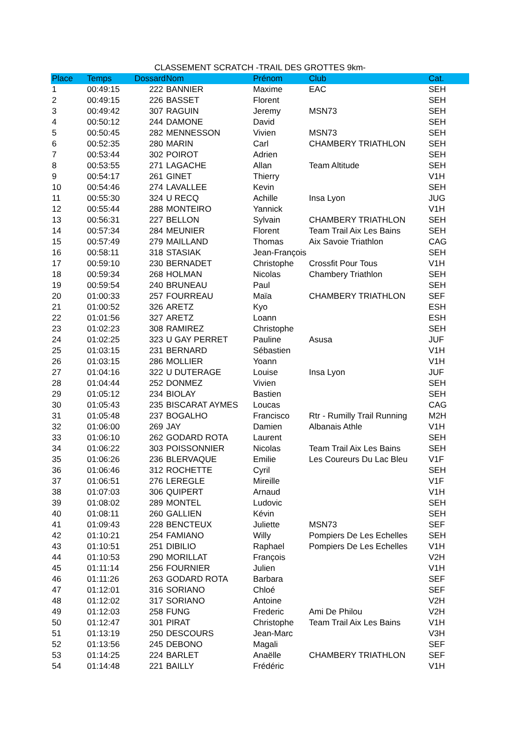CLASSEMENT SCRATCH -TRAIL DES GROTTES 9km-
| Place | Temps | Dossard | Nom | Prénom | Club | Cat. |
| --- | --- | --- | --- | --- | --- | --- |
| 1 | 00:49:15 | 222 | BANNIER | Maxime | EAC | SEH |
| 2 | 00:49:15 | 226 | BASSET | Florent | | SEH |
| 3 | 00:49:42 | 307 | RAGUIN | Jeremy | MSN73 | SEH |
| 4 | 00:50:12 | 244 | DAMONE | David | | SEH |
| 5 | 00:50:45 | 282 | MENNESSON | Vivien | MSN73 | SEH |
| 6 | 00:52:35 | 280 | MARIN | Carl | CHAMBERY TRIATHLON | SEH |
| 7 | 00:53:44 | 302 | POIROT | Adrien | | SEH |
| 8 | 00:53:55 | 271 | LAGACHE | Allan | Team Altitude | SEH |
| 9 | 00:54:17 | 261 | GINET | Thierry | | V1H |
| 10 | 00:54:46 | 274 | LAVALLEE | Kevin | | SEH |
| 11 | 00:55:30 | 324 | U RECQ | Achille | Insa Lyon | JUG |
| 12 | 00:55:44 | 288 | MONTEIRO | Yannick | | V1H |
| 13 | 00:56:31 | 227 | BELLON | Sylvain | CHAMBERY TRIATHLON | SEH |
| 14 | 00:57:34 | 284 | MEUNIER | Florent | Team Trail Aix Les Bains | SEH |
| 15 | 00:57:49 | 279 | MAILLAND | Thomas | Aix Savoie Triathlon | CAG |
| 16 | 00:58:11 | 318 | STASIAK | Jean-François | | SEH |
| 17 | 00:59:10 | 230 | BERNADET | Christophe | Crossfit Pour Tous | V1H |
| 18 | 00:59:34 | 268 | HOLMAN | Nicolas | Chambery Triathlon | SEH |
| 19 | 00:59:54 | 240 | BRUNEAU | Paul | | SEH |
| 20 | 01:00:33 | 257 | FOURREAU | Maïa | CHAMBERY TRIATHLON | SEF |
| 21 | 01:00:52 | 326 | ARETZ | Kyo | | ESH |
| 22 | 01:01:56 | 327 | ARETZ | Loann | | ESH |
| 23 | 01:02:23 | 308 | RAMIREZ | Christophe | | SEH |
| 24 | 01:02:25 | 323 | U GAY PERRET | Pauline | Asusa | JUF |
| 25 | 01:03:15 | 231 | BERNARD | Sébastien | | V1H |
| 26 | 01:03:15 | 286 | MOLLIER | Yoann | | V1H |
| 27 | 01:04:16 | 322 | U DUTERAGE | Louise | Insa Lyon | JUF |
| 28 | 01:04:44 | 252 | DONMEZ | Vivien | | SEH |
| 29 | 01:05:12 | 234 | BIOLAY | Bastien | | SEH |
| 30 | 01:05:43 | 235 | BISCARAT AYMES | Loucas | | CAG |
| 31 | 01:05:48 | 237 | BOGALHO | Francisco | Rtr - Rumilly Trail Running | M2H |
| 32 | 01:06:00 | 269 | JAY | Damien | Albanais Athle | V1H |
| 33 | 01:06:10 | 262 | GODARD ROTA | Laurent | | SEH |
| 34 | 01:06:22 | 303 | POISSONNIER | Nicolas | Team Trail Aix Les Bains | SEH |
| 35 | 01:06:26 | 236 | BLERVAQUE | Emilie | Les Coureurs Du Lac Bleu | V1F |
| 36 | 01:06:46 | 312 | ROCHETTE | Cyril | | SEH |
| 37 | 01:06:51 | 276 | LEREGLE | Mireille | | V1F |
| 38 | 01:07:03 | 306 | QUIPERT | Arnaud | | V1H |
| 39 | 01:08:02 | 289 | MONTEL | Ludovic | | SEH |
| 40 | 01:08:11 | 260 | GALLIEN | Kévin | | SEH |
| 41 | 01:09:43 | 228 | BENCTEUX | Juliette | MSN73 | SEF |
| 42 | 01:10:21 | 254 | FAMIANO | Willy | Pompiers De Les Echelles | SEH |
| 43 | 01:10:51 | 251 | DIBILIO | Raphael | Pompiers De Les Echelles | V1H |
| 44 | 01:10:53 | 290 | MORILLAT | François | | V2H |
| 45 | 01:11:14 | 256 | FOURNIER | Julien | | V1H |
| 46 | 01:11:26 | 263 | GODARD ROTA | Barbara | | SEF |
| 47 | 01:12:01 | 316 | SORIANO | Chloé | | SEF |
| 48 | 01:12:02 | 317 | SORIANO | Antoine | | V2H |
| 49 | 01:12:03 | 258 | FUNG | Frederic | Ami De Philou | V2H |
| 50 | 01:12:47 | 301 | PIRAT | Christophe | Team Trail Aix Les Bains | V1H |
| 51 | 01:13:19 | 250 | DESCOURS | Jean-Marc | | V3H |
| 52 | 01:13:56 | 245 | DEBONO | Magali | | SEF |
| 53 | 01:14:25 | 224 | BARLET | Anaëlle | CHAMBERY TRIATHLON | SEF |
| 54 | 01:14:48 | 221 | BAILLY | Frédéric | | V1H |